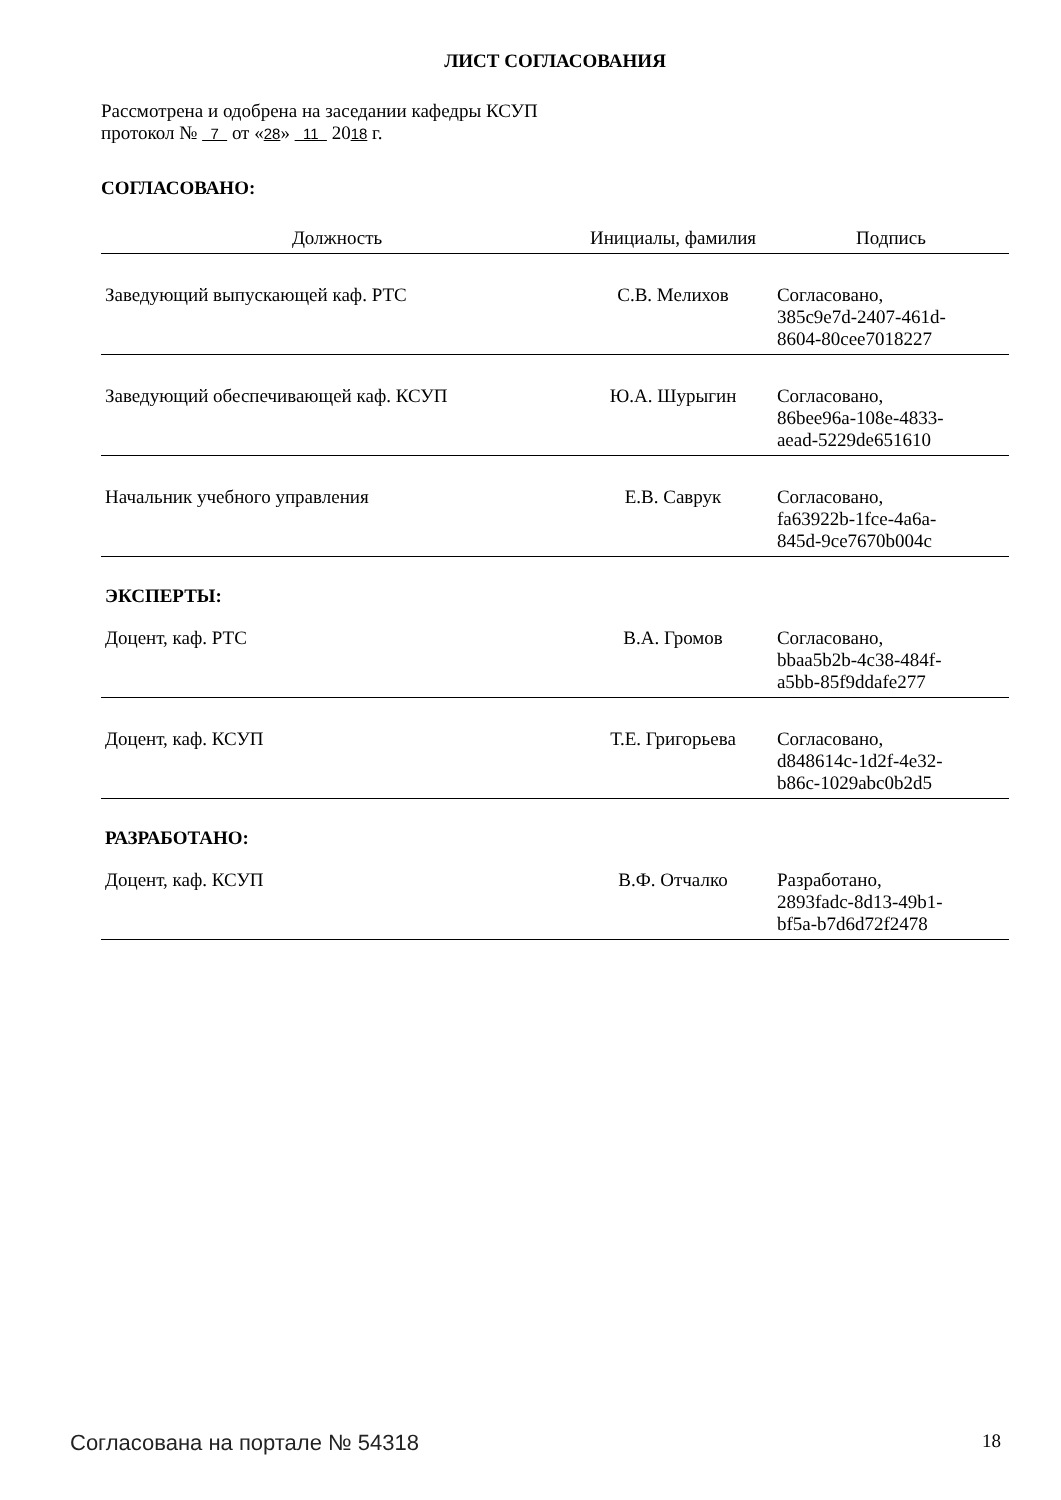ЛИСТ СОГЛАСОВАНИЯ
Рассмотрена и одобрена на заседании кафедры КСУП
протокол № 7 от «28» 11 2018 г.
СОГЛАСОВАНО:
| Должность | Инициалы, фамилия | Подпись |
| --- | --- | --- |
| Заведующий выпускающей каф. РТС | С.В. Мелихов | Согласовано, 385c9e7d-2407-461d- 8604-80cee7018227 |
| Заведующий обеспечивающей каф. КСУП | Ю.А. Шурыгин | Согласовано, 86bee96a-108e-4833- aead-5229de651610 |
| Начальник учебного управления | Е.В. Саврук | Согласовано, fa63922b-1fce-4a6a- 845d-9ce7670b004c |
ЭКСПЕРТЫ:
| Доцент, каф. РТС | В.А. Громов | Согласовано, bbaa5b2b-4c38-484f- a5bb-85f9ddafe277 |
| Доцент, каф. КСУП | Т.Е. Григорьева | Согласовано, d848614c-1d2f-4e32- b86c-1029abc0b2d5 |
РАЗРАБОТАНО:
| Доцент, каф. КСУП | В.Ф. Отчалко | Разработано, 2893fadc-8d13-49b1- bf5a-b7d6d72f2478 |
Согласована на портале № 54318 18